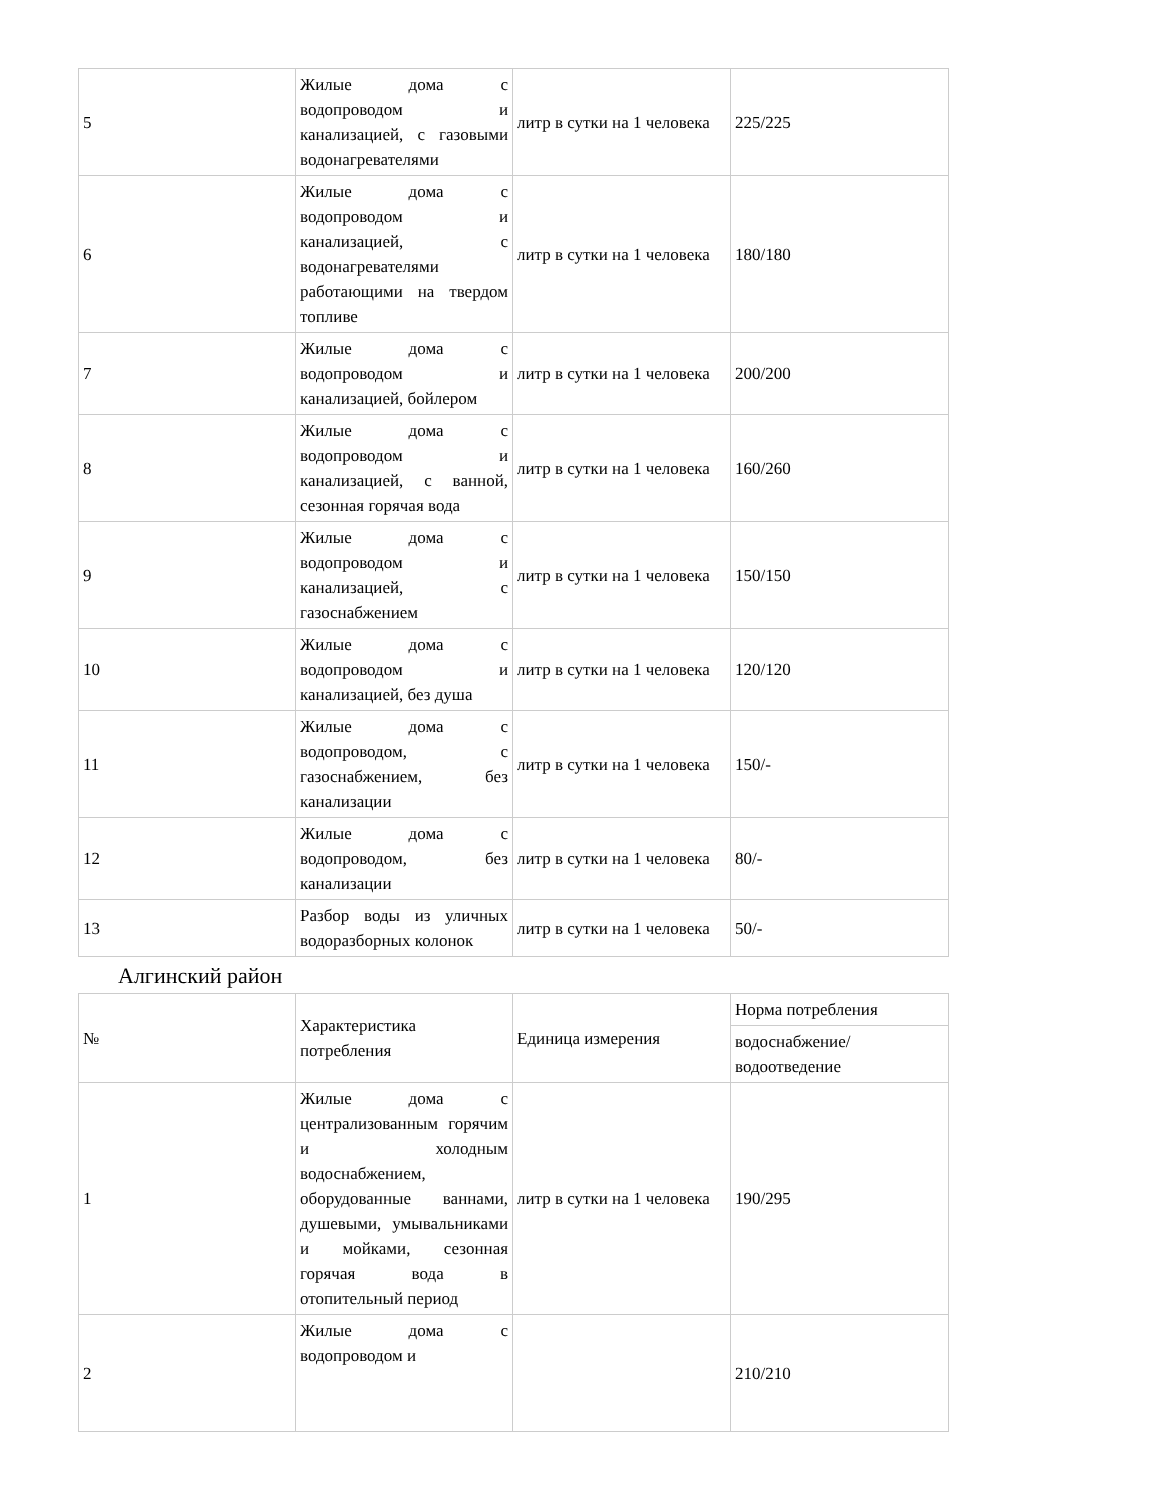| 5 | Жилые дома с водопроводом и канализацией, с газовыми водонагревателями | литр в сутки на 1 человека | 225/225 |
| 6 | Жилые дома с водопроводом и канализацией, с водонагревателями работающими на твердом топливе | литр в сутки на 1 человека | 180/180 |
| 7 | Жилые дома с водопроводом и канализацией, бойлером | литр в сутки на 1 человека | 200/200 |
| 8 | Жилые дома с водопроводом и канализацией, с ванной, сезонная горячая вода | литр в сутки на 1 человека | 160/260 |
| 9 | Жилые дома с водопроводом и канализацией, с газоснабжением | литр в сутки на 1 человека | 150/150 |
| 10 | Жилые дома с водопроводом и канализацией, без душа | литр в сутки на 1 человека | 120/120 |
| 11 | Жилые дома с водопроводом, с газоснабжением, без канализации | литр в сутки на 1 человека | 150/- |
| 12 | Жилые дома с водопроводом, без канализации | литр в сутки на 1 человека | 80/- |
| 13 | Разбор воды из уличных водоразборных колонок | литр в сутки на 1 человека | 50/- |
Алгинский район
| № | Характеристика потребления | Единица измерения | Норма потребления |
| --- | --- | --- | --- |
| | | | водоснабжение/ водоотведение |
| 1 | Жилые дома с централизованным горячим и холодным водоснабжением, оборудованные ваннами, душевыми, умывальниками и мойками, сезонная горячая вода в отопительный период | литр в сутки на 1 человека | 190/295 |
| 2 | Жилые дома с водопроводом и | | 210/210 |